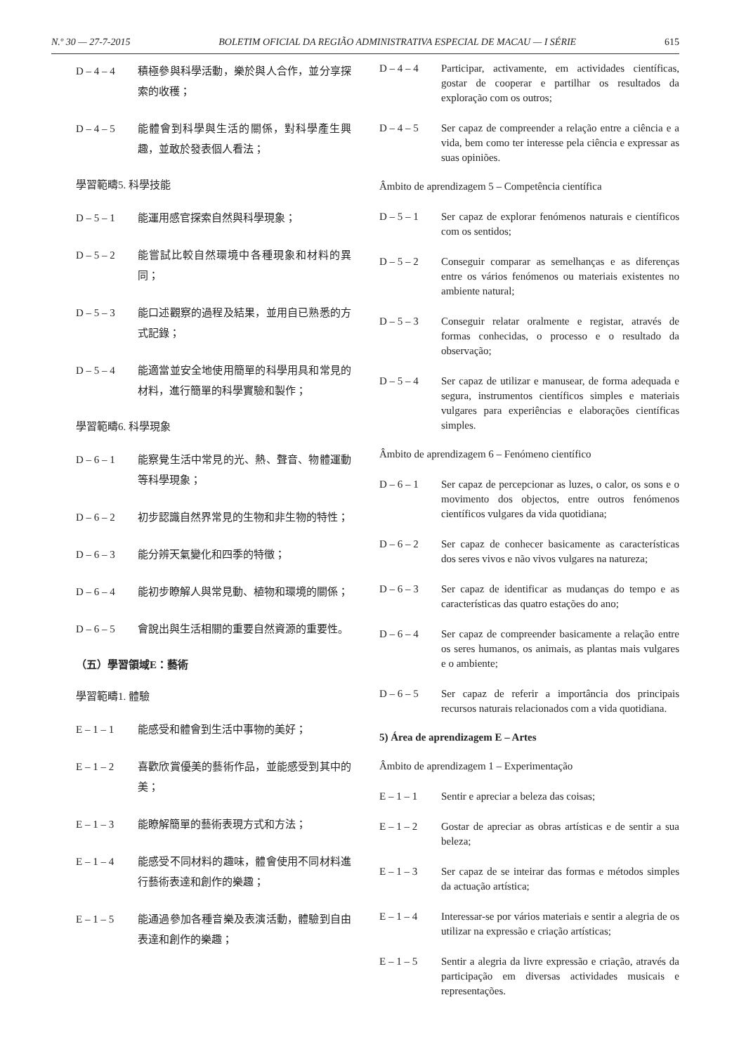N.º 30 — 27-7-2015 BOLETIM OFICIAL DA REGIÃO ADMINISTRATIVA ESPECIAL DE MACAU — I SÉRIE 615
D – 4 – 4 積極參與科學活動，樂於與人合作，並分享探索的收穫；
D – 4 – 5 能體會到科學與生活的關係，對科學產生興趣，並敢於發表個人看法；
學習範疇5. 科學技能
D – 5 – 1 能運用感官探索自然與科學現象；
D – 5 – 2 能嘗試比較自然環境中各種現象和材料的異同；
D – 5 – 3 能口述觀察的過程及結果，並用自已熟悉的方式記錄；
D – 5 – 4 能適當並安全地使用簡單的科學用具和常見的材料，進行簡單的科學實驗和製作；
學習範疇6. 科學現象
D – 6 – 1 能察覺生活中常見的光、熱、聲音、物體運動等科學現象；
D – 6 – 2 初步認識自然界常見的生物和非生物的特性；
D – 6 – 3 能分辨天氣變化和四季的特徵；
D – 6 – 4 能初步瞭解人與常見動、植物和環境的關係；
D – 6 – 5 會說出與生活相關的重要自然資源的重要性。
（五）學習領域E：藝術
學習範疇1. 體驗
E – 1 – 1 能感受和體會到生活中事物的美好；
E – 1 – 2 喜歡欣賞優美的藝術作品，並能感受到其中的美；
E – 1 – 3 能瞭解簡單的藝術表現方式和方法；
E – 1 – 4 能感受不同材料的趣味，體會使用不同材料進行藝術表達和創作的樂趣；
E – 1 – 5 能通過參加各種音樂及表演活動，體驗到自由表達和創作的樂趣；
D – 4 – 4 Participar, activamente, em actividades científicas, gostar de cooperar e partilhar os resultados da exploração com os outros;
D – 4 – 5 Ser capaz de compreender a relação entre a ciência e a vida, bem como ter interesse pela ciência e expressar as suas opiniões.
Âmbito de aprendizagem 5 – Competência científica
D – 5 – 1 Ser capaz de explorar fenómenos naturais e científicos com os sentidos;
D – 5 – 2 Conseguir comparar as semelhanças e as diferenças entre os vários fenómenos ou materiais existentes no ambiente natural;
D – 5 – 3 Conseguir relatar oralmente e registar, através de formas conhecidas, o processo e o resultado da observação;
D – 5 – 4 Ser capaz de utilizar e manusear, de forma adequada e segura, instrumentos científicos simples e materiais vulgares para experiências e elaborações científicas simples.
Âmbito de aprendizagem 6 – Fenómeno científico
D – 6 – 1 Ser capaz de percepcionar as luzes, o calor, os sons e o movimento dos objectos, entre outros fenómenos científicos vulgares da vida quotidiana;
D – 6 – 2 Ser capaz de conhecer basicamente as características dos seres vivos e não vivos vulgares na natureza;
D – 6 – 3 Ser capaz de identificar as mudanças do tempo e as características das quatro estações do ano;
D – 6 – 4 Ser capaz de compreender basicamente a relação entre os seres humanos, os animais, as plantas mais vulgares e o ambiente;
D – 6 – 5 Ser capaz de referir a importância dos principais recursos naturais relacionados com a vida quotidiana.
5) Área de aprendizagem E – Artes
Âmbito de aprendizagem 1 – Experimentação
E – 1 – 1 Sentir e apreciar a beleza das coisas;
E – 1 – 2 Gostar de apreciar as obras artísticas e de sentir a sua beleza;
E – 1 – 3 Ser capaz de se inteirar das formas e métodos simples da actuação artística;
E – 1 – 4 Interessar-se por vários materiais e sentir a alegria de os utilizar na expressão e criação artísticas;
E – 1 – 5 Sentir a alegria da livre expressão e criação, através da participação em diversas actividades musicais e representações.